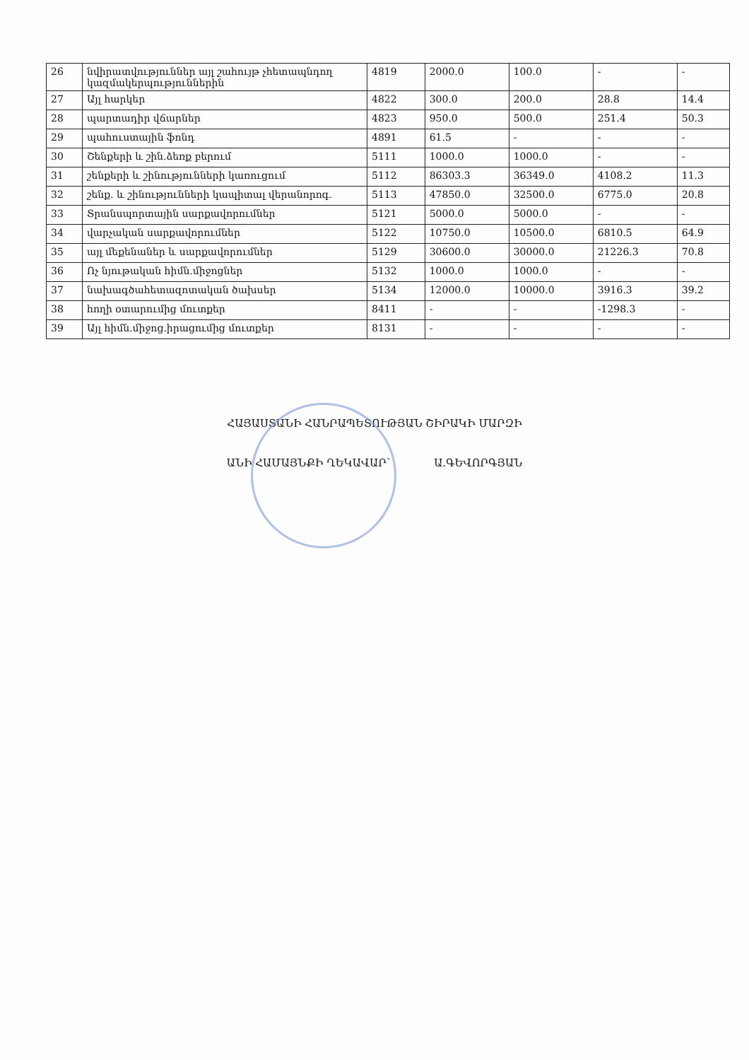| 26 | նվիրատվություններ այլ շահույթ չհետապնդող կազմակերպություններին | 4819 | 2000.0 | 100.0 | - | - |
| 27 | Այլ հարկեր | 4822 | 300.0 | 200.0 | 28.8 | 14.4 |
| 28 | պարտադիր վճարներ | 4823 | 950.0 | 500.0 | 251.4 | 50.3 |
| 29 | պահուստային ֆոնդ | 4891 | 61.5 | - | - | - |
| 30 | Շենքերի և շին.ձեռք բերում | 5111 | 1000.0 | 1000.0 | - | - |
| 31 | շենքերի և շինությունների կառուցում | 5112 | 86303.3 | 36349.0 | 4108.2 | 11.3 |
| 32 | շենք. և շինությունների կապիտալ վերանորոգ. | 5113 | 47850.0 | 32500.0 | 6775.0 | 20.8 |
| 33 | Տրանսպորտային սարքավորումներ | 5121 | 5000.0 | 5000.0 | - | - |
| 34 | վարչական սարքավորումներ | 5122 | 10750.0 | 10500.0 | 6810.5 | 64.9 |
| 35 | այլ մեքենաներ և սարքավորումներ | 5129 | 30600.0 | 30000.0 | 21226.3 | 70.8 |
| 36 | Ոչ նյութական հիմն.միջոցներ | 5132 | 1000.0 | 1000.0 | - | - |
| 37 | նախագծահետազոտական ծախսեր | 5134 | 12000.0 | 10000.0 | 3916.3 | 39.2 |
| 38 | հողի օտարումից մուտքեր | 8411 | - | - | -1298.3 | - |
| 39 | Այլ հիմն.միջոց.իրացումից մուտքեր | 8131 | - | - | - | - |
ՀԱՅԱՍՏԱՆԻ ՀԱՆՐԱՊԵՏՈՒԹՅԱՆ ՇԻՐԱԿԻ ՄԱՐԶԻ
ԱՆԻ ՀԱՄԱՅՆՔԻ ՂԵԿԱՎԱՐ՝ Ա.ԳԵՎՈՐԳՅԱՆ